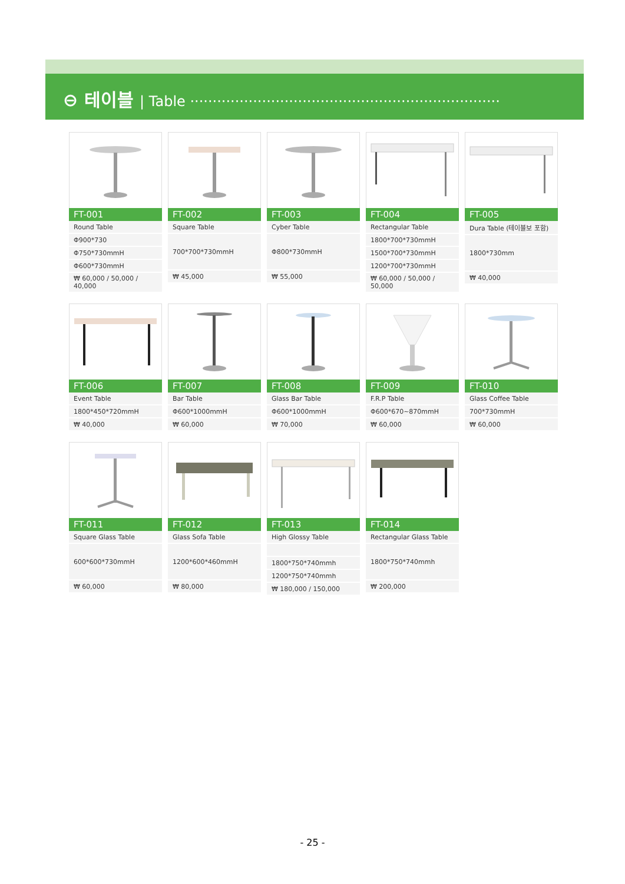⊖ 테이블 | Table ·····································································
FT-001
| Round Table |
| Φ900*730 |
| Φ750*730mmH |
| Φ600*730mmH |
| ₩ 60,000 / 50,000 / 40,000 |
FT-002
| Square Table |
| 700*700*730mmH |
| ₩ 45,000 |
FT-003
| Cyber Table |
| Φ800*730mmH |
| ₩ 55,000 |
FT-004
| Rectangular Table |
| 1800*700*730mmH |
| 1500*700*730mmH |
| 1200*700*730mmH |
| ₩ 60,000 / 50,000 / 50,000 |
FT-005
| Dura Table (테이블보 포함) |
| 1800*730mm |
| ₩ 40,000 |
FT-006
| Event Table |
| 1800*450*720mmH |
| ₩ 40,000 |
FT-007
| Bar Table |
| Φ600*1000mmH |
| ₩ 60,000 |
FT-008
| Glass Bar Table |
| Φ600*1000mmH |
| ₩ 70,000 |
FT-009
| F.R.P Table |
| Φ600*670~870mmH |
| ₩ 60,000 |
FT-010
| Glass Coffee Table |
| 700*730mmH |
| ₩ 60,000 |
FT-011
| Square Glass Table |
| 600*600*730mmH |
| ₩ 60,000 |
FT-012
| Glass Sofa Table |
| 1200*600*460mmH |
| ₩ 80,000 |
FT-013
| High Glossy Table |
| 1800*750*740mmh |
| 1200*750*740mmh |
| ₩ 180,000 / 150,000 |
FT-014
| Rectangular Glass Table |
| 1800*750*740mmh |
| ₩ 200,000 |
- 25 -